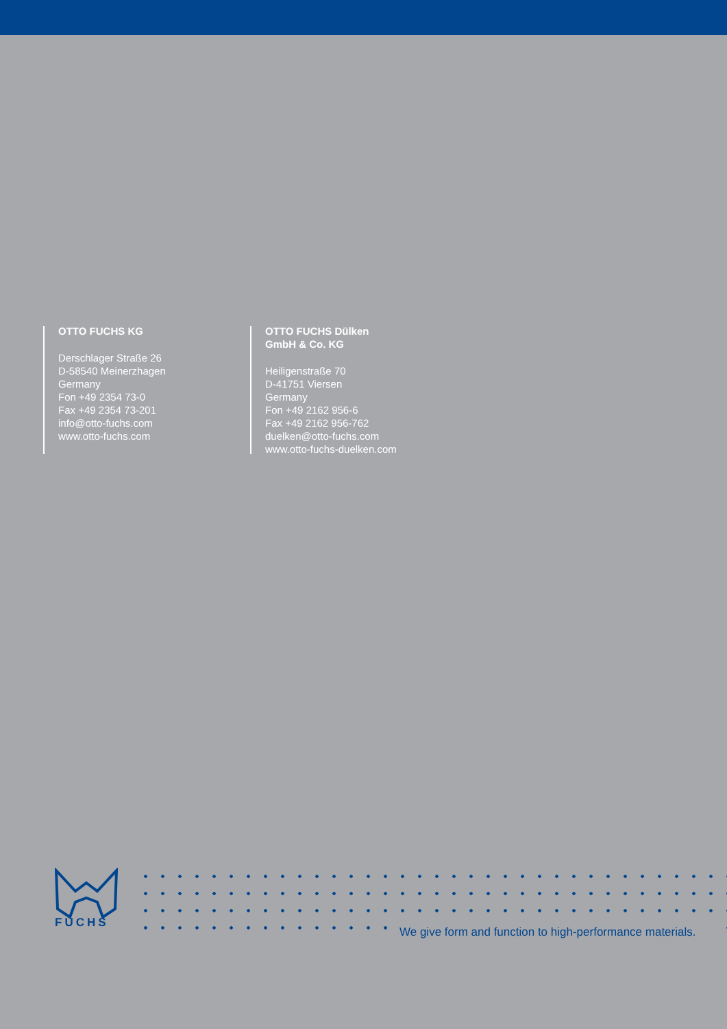OTTO FUCHS KG
Derschlager Straße 26
D-58540 Meinerzhagen
Germany
Fon +49 2354 73-0
Fax +49 2354 73-201
info@otto-fuchs.com
www.otto-fuchs.com
OTTO FUCHS Dülken
GmbH & Co. KG
Heiligenstraße 70
D-41751 Viersen
Germany
Fon +49 2162 956-6
Fax +49 2162 956-762
duelken@otto-fuchs.com
www.otto-fuchs-duelken.com
FUCHS
We give form and function to high-performance materials.